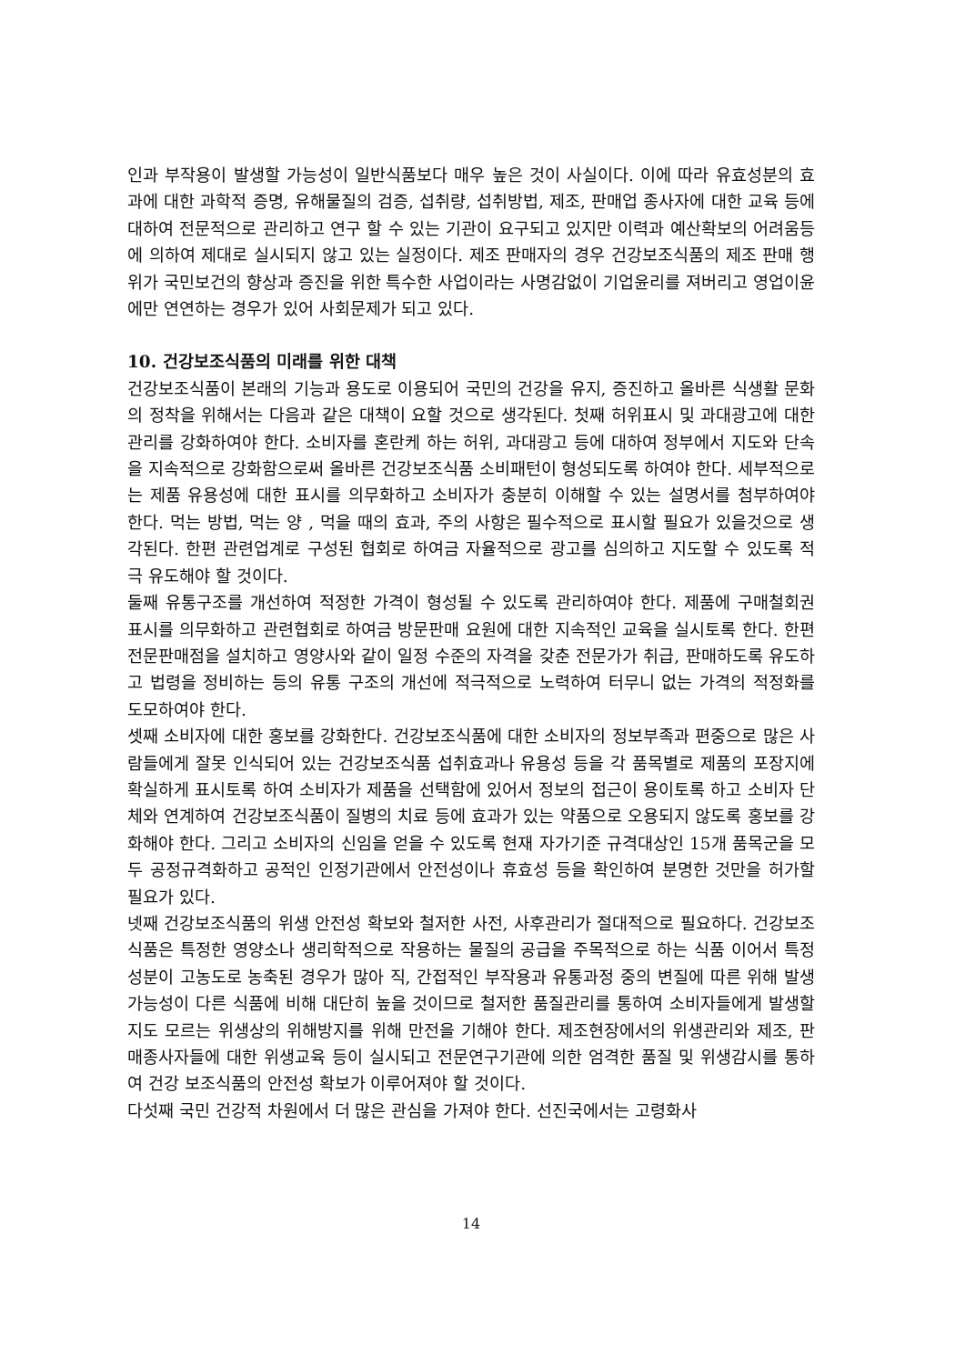인과 부작용이 발생할 가능성이 일반식품보다 매우 높은 것이 사실이다. 이에 따라 유효성분의 효과에 대한 과학적 증명, 유해물질의 검증, 섭취량, 섭취방법, 제조, 판매업 종사자에 대한 교육 등에 대하여 전문적으로 관리하고 연구 할 수 있는 기관이 요구되고 있지만 이력과 예산확보의 어려움등에 의하여 제대로 실시되지 않고 있는 실정이다. 제조 판매자의 경우 건강보조식품의 제조 판매 행위가 국민보건의 향상과 증진을 위한 특수한 사업이라는 사명감없이 기업윤리를 져버리고 영업이윤에만 연연하는 경우가 있어 사회문제가 되고 있다.
10. 건강보조식품의 미래를 위한 대책
건강보조식품이 본래의 기능과 용도로 이용되어 국민의 건강을 유지, 증진하고 올바른 식생활 문화의 정착을 위해서는 다음과 같은 대책이 요할 것으로 생각된다. 첫째 허위표시 및 과대광고에 대한 관리를 강화하여야 한다. 소비자를 혼란케 하는 허위, 과대광고 등에 대하여 정부에서 지도와 단속을 지속적으로 강화함으로써 올바른 건강보조식품 소비패턴이 형성되도록 하여야 한다. 세부적으로는 제품 유용성에 대한 표시를 의무화하고 소비자가 충분히 이해할 수 있는 설명서를 첨부하여야 한다. 먹는 방법, 먹는 양 , 먹을 때의 효과, 주의 사항은 필수적으로 표시할 필요가 있을것으로 생각된다. 한편 관련업계로 구성된 협회로 하여금 자율적으로 광고를 심의하고 지도할 수 있도록 적극 유도해야 할 것이다.
둘째 유통구조를 개선하여 적정한 가격이 형성될 수 있도록 관리하여야 한다. 제품에 구매철회권 표시를 의무화하고 관련협회로 하여금 방문판매 요원에 대한 지속적인 교육을 실시토록 한다. 한편 전문판매점을 설치하고 영양사와 같이 일정 수준의 자격을 갖춘 전문가가 취급, 판매하도록 유도하고 법령을 정비하는 등의 유통 구조의 개선에 적극적으로 노력하여 터무니 없는 가격의 적정화를 도모하여야 한다.
셋째 소비자에 대한 홍보를 강화한다. 건강보조식품에 대한 소비자의 정보부족과 편중으로 많은 사람들에게 잘못 인식되어 있는 건강보조식품 섭취효과나 유용성 등을 각 품목별로 제품의 포장지에 확실하게 표시토록 하여 소비자가 제품을 선택함에 있어서 정보의 접근이 용이토록 하고 소비자 단체와 연계하여 건강보조식품이 질병의 치료 등에 효과가 있는 약품으로 오용되지 않도록 홍보를 강화해야 한다. 그리고 소비자의 신임을 얻을 수 있도록 현재 자가기준 규격대상인 15개 품목군을 모두 공정규격화하고 공적인 인정기관에서 안전성이나 휴효성 등을 확인하여 분명한 것만을 허가할 필요가 있다.
넷째 건강보조식품의 위생 안전성 확보와 철저한 사전, 사후관리가 절대적으로 필요하다. 건강보조식품은 특정한 영양소나 생리학적으로 작용하는 물질의 공급을 주목적으로 하는 식품 이어서 특정성분이 고농도로 농축된 경우가 많아 직, 간접적인 부작용과 유통과정 중의 변질에 따른 위해 발생 가능성이 다른 식품에 비해 대단히 높을 것이므로 철저한 품질관리를 통하여 소비자들에게 발생할지도 모르는 위생상의 위해방지를 위해 만전을 기해야 한다. 제조현장에서의 위생관리와 제조, 판매종사자들에 대한 위생교육 등이 실시되고 전문연구기관에 의한 엄격한 품질 및 위생감시를 통하여 건강 보조식품의 안전성 확보가 이루어져야 할 것이다.
다섯째 국민 건강적 차원에서 더 많은 관심을 가져야 한다. 선진국에서는 고령화사
14